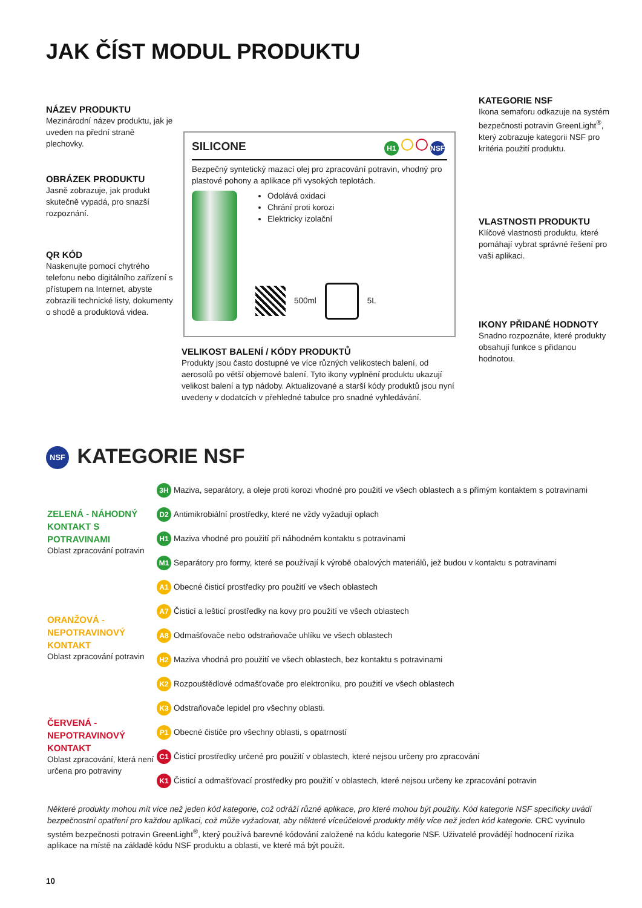JAK ČÍST MODUL PRODUKTU
NÁZEV PRODUKTU
Mezinárodní název produktu, jak je uveden na přední straně plechovky.
OBRÁZEK PRODUKTU
Jasně zobrazuje, jak produkt skutečně vypadá, pro snazší rozpoznání.
QR KÓD
Naskenujte pomocí chytrého telefonu nebo digitálního zařízení s přístupem na Internet, abyste zobrazili technické listy, dokumenty o shodě a produktová videa.
SILICONE H1 NSF
Bezpečný syntetický mazací olej pro zpracování potravin, vhodný pro plastové pohony a aplikace při vysokých teplotách.
Odolává oxidaci
Chrání proti korozi
Elektricky izolační
500ml 5L
KATEGORIE NSF
Ikona semaforu odkazuje na systém bezpečnosti potravin GreenLight<sup>®</sup>, který zobrazuje kategorii NSF pro kritéria použití produktu.
VLASTNOSTI PRODUKTU
Klíčové vlastnosti produktu, které pomáhají vybrat správné řešení pro vaši aplikaci.
IKONY PŘIDANÉ HODNOTY
Snadno rozpoznáte, které produkty obsahují funkce s přidanou hodnotou.
VELIKOST BALENÍ / KÓDY PRODUKTŮ
Produkty jsou často dostupné ve více různých velikostech balení, od aerosolů po větší objemové balení. Tyto ikony vyplnění produktu ukazují velikost balení a typ nádoby. Aktualizované a starší kódy produktů jsou nyní uvedeny v dodatcích v přehledné tabulce pro snadné vyhledávání.
NSF KATEGORIE NSF
ZELENÁ - NÁHODNÝ KONTAKT S POTRAVINAMI
Oblast zpracování potravin
ORANŽOVÁ - NEPOTRAVINOVÝ KONTAKT
Oblast zpracování potravin
ČERVENÁ - NEPOTRAVINOVÝ KONTAKT
Oblast zpracování, která není určena pro potraviny
3H Maziva, separátory, a oleje proti korozi vhodné pro použití ve všech oblastech a s přímým kontaktem s potravinami
D2 Antimikrobiální prostředky, které ne vždy vyžadují oplach
H1 Maziva vhodné pro použití při náhodném kontaktu s potravinami
M1 Separátory pro formy, které se používají k výrobě obalových materiálů, jež budou v kontaktu s potravinami
A1 Obecné čisticí prostředky pro použití ve všech oblastech
A7 Čisticí a lešticí prostředky na kovy pro použití ve všech oblastech
A8 Odmašťovače nebo odstraňovače uhlíku ve všech oblastech
H2 Maziva vhodná pro použití ve všech oblastech, bez kontaktu s potravinami
K2 Rozpouštědlové odmašťovače pro elektroniku, pro použití ve všech oblastech
K3 Odstraňovače lepidel pro všechny oblasti.
P1 Obecné čističe pro všechny oblasti, s opatrností
C1 Čisticí prostředky určené pro použití v oblastech, které nejsou určeny pro zpracování
K1 Čisticí a odmašťovací prostředky pro použití v oblastech, které nejsou určeny ke zpracování potravin
Některé produkty mohou mít více než jeden kód kategorie, což odráží různé aplikace, pro které mohou být použity. Kód kategorie NSF specificky uvádí bezpečnostní opatření pro každou aplikaci, což může vyžadovat, aby některé víceúčelové produkty měly více než jeden kód kategorie. CRC vyvinulo systém bezpečnosti potravin GreenLight<sup>®</sup>, který používá barevné kódování založené na kódu kategorie NSF. Uživatelé provádějí hodnocení rizika aplikace na místě na základě kódu NSF produktu a oblasti, ve které má být použit.
10